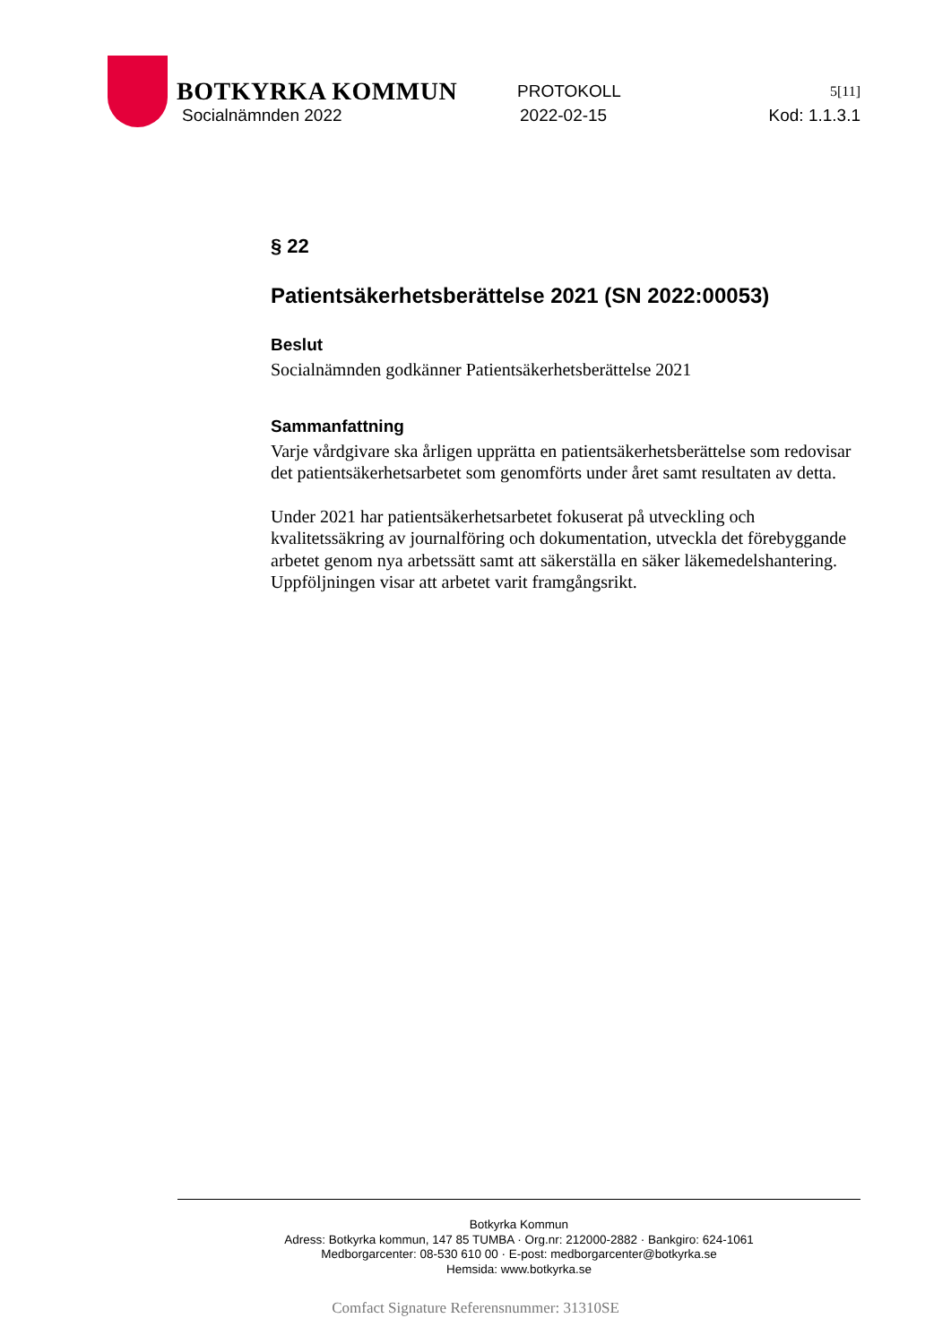BOTKYRKA KOMMUN
PROTOKOLL
5[11]
Socialnämnden 2022 2022-02-15 Kod: 1.1.3.1
§ 22
Patientsäkerhetsberättelse 2021 (SN 2022:00053)
Beslut
Socialnämnden godkänner Patientsäkerhetsberättelse 2021
Sammanfattning
Varje vårdgivare ska årligen upprätta en patientsäkerhetsberättelse som redovisar det patientsäkerhetsarbetet som genomförts under året samt resultaten av detta.
Under 2021 har patientsäkerhetsarbetet fokuserat på utveckling och kvalitetssäkring av journalföring och dokumentation, utveckla det förebyggande arbetet genom nya arbetssätt samt att säkerställa en säker läkemedelshantering. Uppföljningen visar att arbetet varit framgångsrikt.
Botkyrka Kommun
Adress: Botkyrka kommun, 147 85 TUMBA · Org.nr: 212000-2882 · Bankgiro: 624-1061
Medborgarcenter: 08-530 610 00 · E-post: medborgarcenter@botkyrka.se
Hemsida: www.botkyrka.se
Comfact Signature Referensnummer: 31310SE